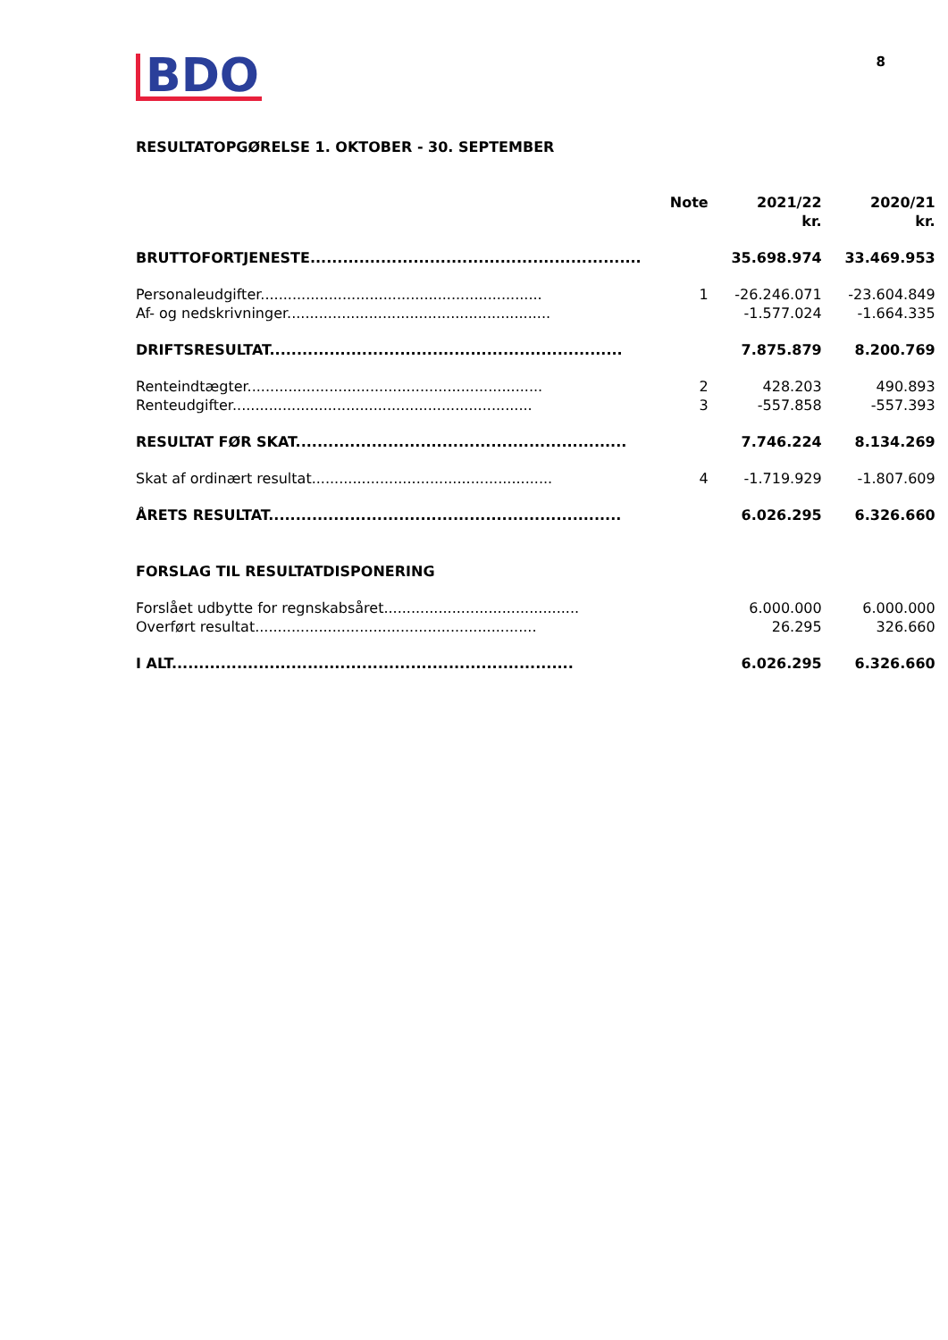BDO
8
RESULTATOPGØRELSE 1. OKTOBER - 30. SEPTEMBER
| | Note | 2021/22 kr. | 2020/21 kr. |
| --- | --- | --- | --- |
| BRUTTOFORTJENESTE............................................................. | | 35.698.974 | 33.469.953 |
| Personaleudgifter.............................................................. | 1 | -26.246.071 | -23.604.849 |
| Af- og nedskrivninger.......................................................... | | -1.577.024 | -1.664.335 |
| DRIFTSRESULTAT................................................................. | | 7.875.879 | 8.200.769 |
| Renteindtægter................................................................. | 2 | 428.203 | 490.893 |
| Renteudgifter.................................................................. | 3 | -557.858 | -557.393 |
| RESULTAT FØR SKAT............................................................. | | 7.746.224 | 8.134.269 |
| Skat af ordinært resultat..................................................... | 4 | -1.719.929 | -1.807.609 |
| ÅRETS RESULTAT................................................................. | | 6.026.295 | 6.326.660 |
| FORSLAG TIL RESULTATDISPONERING | | | |
| Forslået udbytte for regnskabsåret........................................... | | 6.000.000 | 6.000.000 |
| Overført resultat.............................................................. | | 26.295 | 326.660 |
| I ALT.......................................................................... | | 6.026.295 | 6.326.660 |